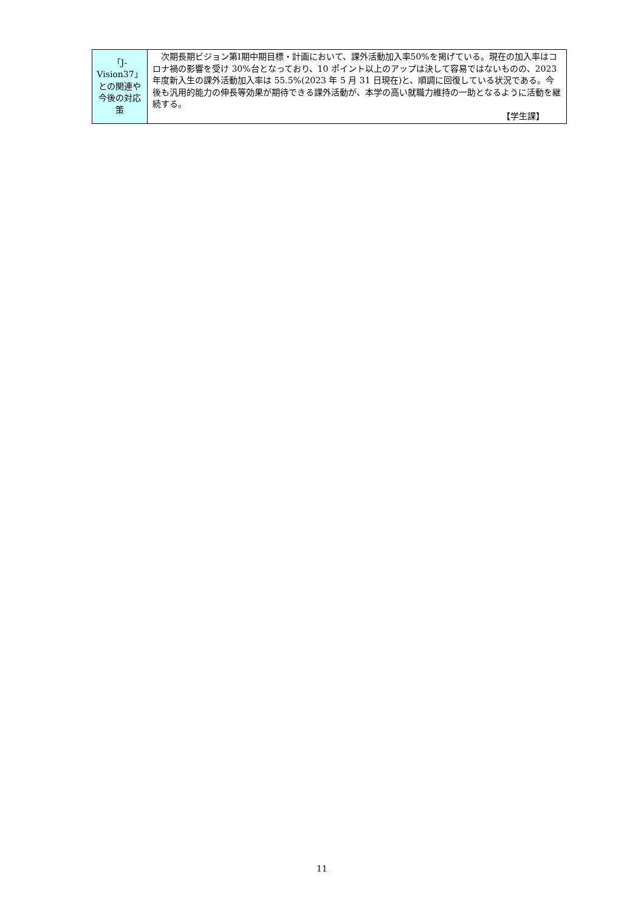| 「J-Vision37」との関連や今後の対応策 | 次期長期ビジョン第Ⅰ期中期目標・計画において、課外活動加入率50%を掲げている。現在の加入率はコロナ禍の影響を受け 30%台となっており、10 ポイント以上のアップは決して容易ではないものの、2023 年度新入生の課外活動加入率は 55.5%(2023 年 5 月 31 日現在)と、順調に回復している状況である。今後も汎用的能力の伸長等効果が期待できる課外活動が、本学の高い就職力維持の一助となるように活動を継続する。 【学生課】 |
11